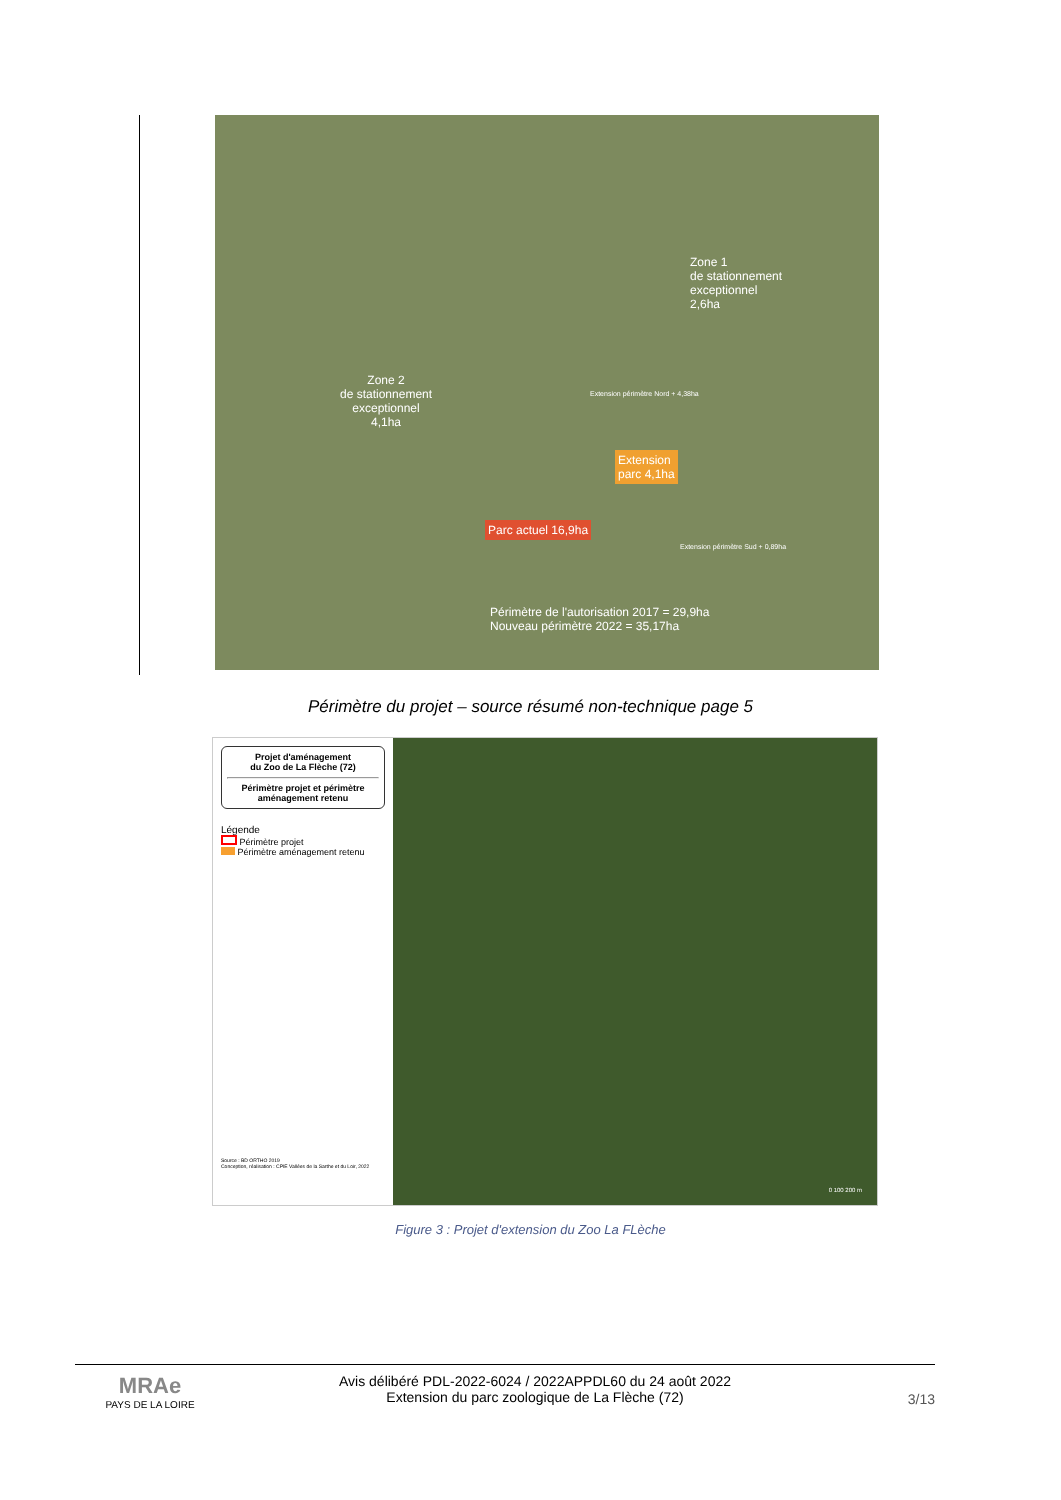Zone 1
de stationnement
exceptionnel
2,6ha
Zone 2
de stationnement
exceptionnel
4,1ha
Extension périmètre Nord + 4,38ha
Extension
parc 4,1ha
Parc actuel 16,9ha
Extension périmètre Sud + 0,89ha
Périmètre de l'autorisation 2017 = 29,9ha
Nouveau périmètre 2022 = 35,17ha
Périmètre du projet – source résumé non-technique page 5
Projet d'aménagement
du Zoo de La Flèche (72)
Périmètre projet et périmètre aménagement retenu
Légende
Périmètre projet
Périmètre aménagement retenu
Source : BD ORTHO 2019
Conception, réalisation : CPIE Vallées de la Sarthe et du Loir, 2022
0 100 200 m
Figure 3 : Projet d'extension du Zoo La FLèche
MRAe
PAYS DE LA LOIRE
Avis délibéré PDL-2022-6024 / 2022APPDL60 du 24 août 2022
Extension du parc zoologique de La Flèche (72)
3/13